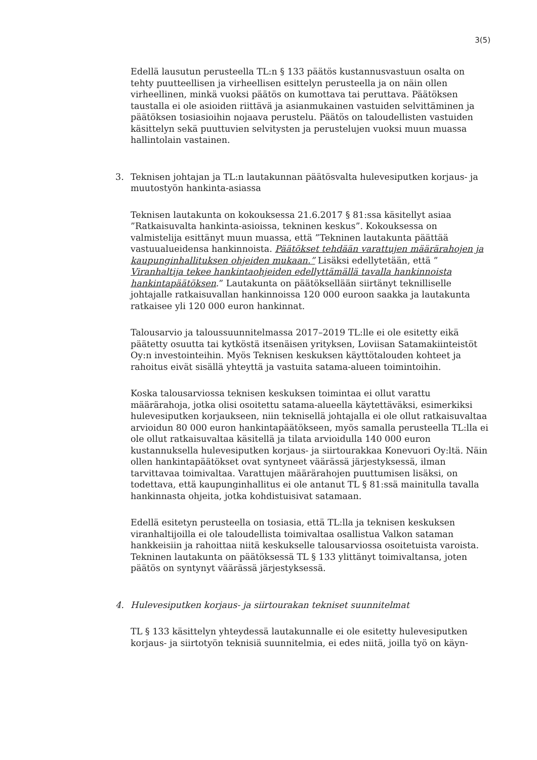3(5)
Edellä lausutun perusteella TL:n § 133 päätös kustannusvastuun osalta on tehty puutteellisen ja virheellisen esittelyn perusteella ja on näin ollen virheellinen, minkä vuoksi päätös on kumottava tai peruttava. Päätöksen taustalla ei ole asioiden riittävä ja asianmukainen vastuiden selvittäminen ja päätöksen tosiasioihin nojaava perustelu. Päätös on taloudellisten vastuiden käsittelyn sekä puuttuvien selvitysten ja perustelujen vuoksi muun muassa hallintolain vastainen.
3. Teknisen johtajan ja TL:n lautakunnan päätösvalta hulevesiputken korjaus- ja muutostyön hankinta-asiassa
Teknisen lautakunta on kokouksessa 21.6.2017 § 81:ssa käsitellyt asiaa ”Ratkaisuvalta hankinta-asioissa, tekninen keskus”. Kokouksessa on valmistelija esittänyt muun muassa, että ”Tekninen lautakunta päättää vastuualueidensa hankinnoista. Päätökset tehdään varattujen määrärahojen ja kaupunginhallituksen ohjeiden mukaan.” Lisäksi edellytetään, että ” Viranhaltija tekee hankintaohjeiden edellyttämällä tavalla hankinnoista hankintapäätöksen.” Lautakunta on päätöksellään siirtänyt teknilliselle johtajalle ratkaisuvallan hankinnoissa 120 000 euroon saakka ja lautakunta ratkaisee yli 120 000 euron hankinnat.
Talousarvio ja taloussuunnitelmassa 2017–2019 TL:lle ei ole esitetty eikä päätetty osuutta tai kytköstä itsenäisen yrityksen, Loviisan Satamakiinteistöt Oy:n investointeihin. Myös Teknisen keskuksen käyttötalouden kohteet ja rahoitus eivät sisällä yhteyttä ja vastuita satama-alueen toimintoihin.
Koska talousarviossa teknisen keskuksen toimintaa ei ollut varattu määrärahoja, jotka olisi osoitettu satama-alueella käytettäväksi, esimerkiksi hulevesiputken korjaukseen, niin teknisellä johtajalla ei ole ollut ratkaisuvaltaa arvioidun 80 000 euron hankintapäätökseen, myös samalla perusteella TL:lla ei ole ollut ratkaisuvaltaa käsitellä ja tilata arvioidulla 140 000 euron kustannuksella hulevesiputken korjaus- ja siirtourakkaa Konevuori Oy:ltä. Näin ollen hankintapäätökset ovat syntyneet väärässä järjestyksessä, ilman tarvittavaa toimivaltaa. Varattujen määrärahojen puuttumisen lisäksi, on todettava, että kaupunginhallitus ei ole antanut TL § 81:ssä mainitulla tavalla hankinnasta ohjeita, jotka kohdistuisivat satamaan.
Edellä esitetyn perusteella on tosiasia, että TL:lla ja teknisen keskuksen viranhaltijoilla ei ole taloudellista toimivaltaa osallistua Valkon sataman hankkeisiin ja rahoittaa niitä keskukselle talousarviossa osoitetuista varoista. Tekninen lautakunta on päätöksessä TL § 133 ylittänyt toimivaltansa, joten päätös on syntynyt väärässä järjestyksessä.
4. Hulevesiputken korjaus- ja siirtourakan tekniset suunnitelmat
TL § 133 käsittelyn yhteydessä lautakunnalle ei ole esitetty hulevesiputken korjaus- ja siirtotyön teknisiä suunnitelmia, ei edes niitä, joilla työ on käyn-